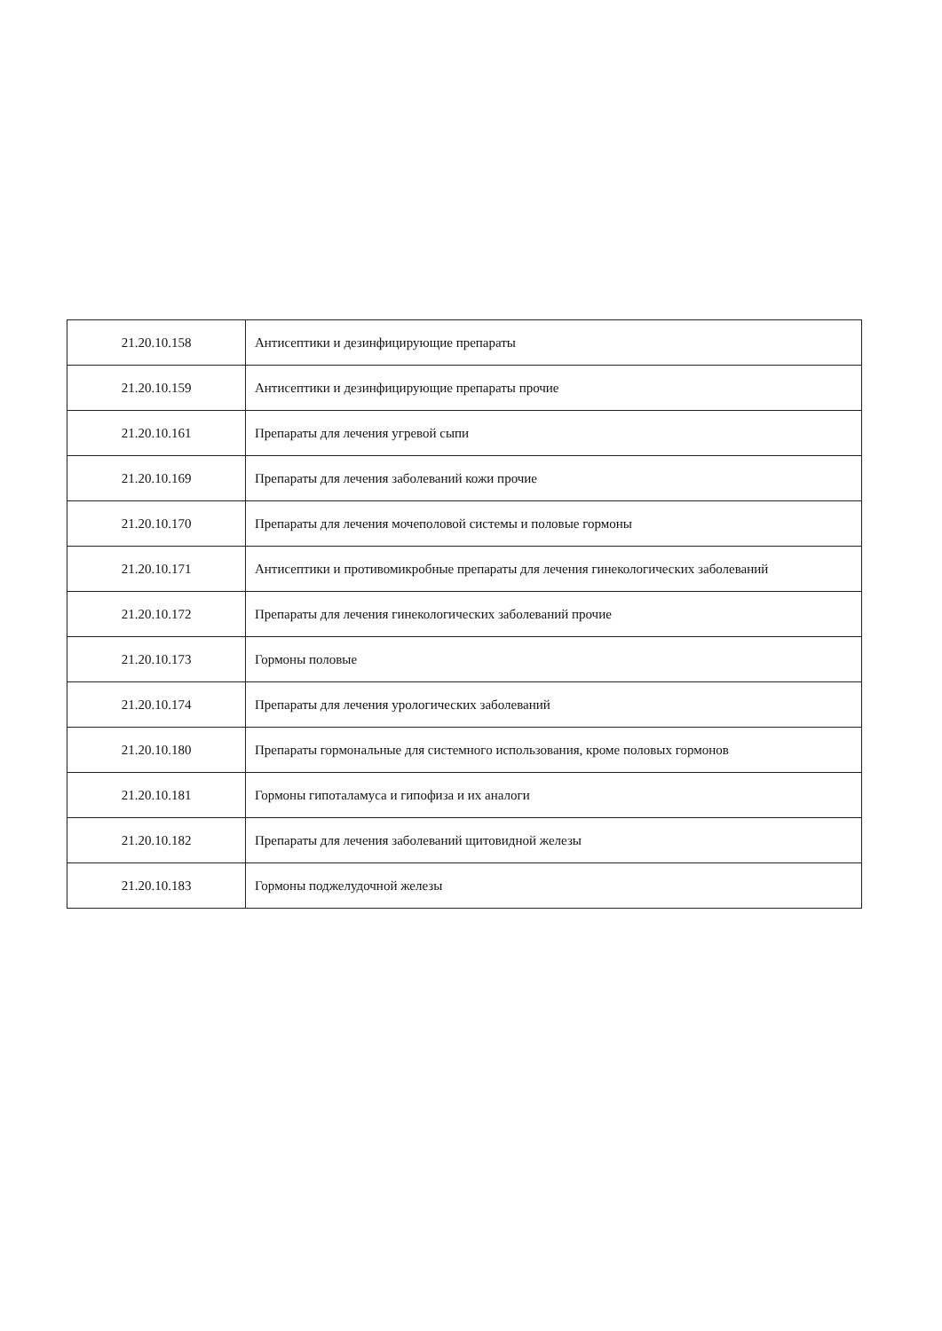| 21.20.10.158 | Антисептики и дезинфицирующие препараты |
| 21.20.10.159 | Антисептики и дезинфицирующие препараты прочие |
| 21.20.10.161 | Препараты для лечения угревой сыпи |
| 21.20.10.169 | Препараты для лечения заболеваний кожи прочие |
| 21.20.10.170 | Препараты для лечения мочеполовой системы и половые гормоны |
| 21.20.10.171 | Антисептики и противомикробные препараты для лечения гинекологических заболеваний |
| 21.20.10.172 | Препараты для лечения гинекологических заболеваний прочие |
| 21.20.10.173 | Гормоны половые |
| 21.20.10.174 | Препараты для лечения урологических заболеваний |
| 21.20.10.180 | Препараты гормональные для системного использования, кроме половых гормонов |
| 21.20.10.181 | Гормоны гипоталамуса и гипофиза и их аналоги |
| 21.20.10.182 | Препараты для лечения заболеваний щитовидной железы |
| 21.20.10.183 | Гормоны поджелудочной железы |